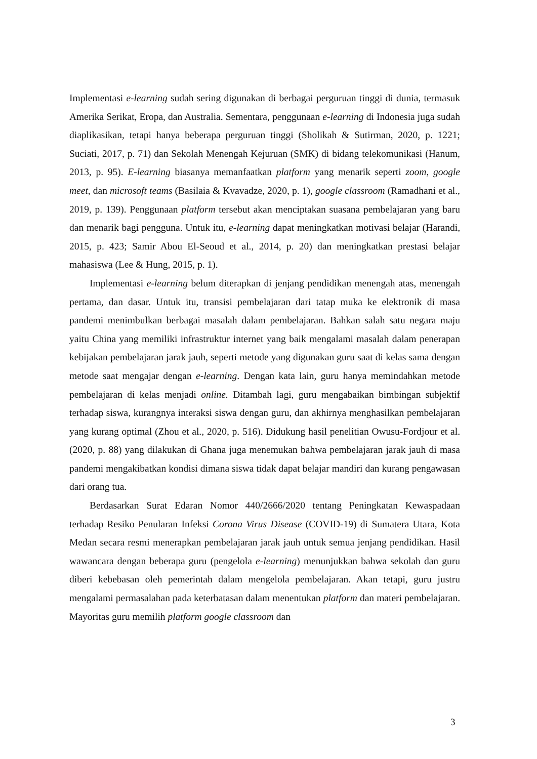Implementasi e-learning sudah sering digunakan di berbagai perguruan tinggi di dunia, termasuk Amerika Serikat, Eropa, dan Australia. Sementara, penggunaan e-learning di Indonesia juga sudah diaplikasikan, tetapi hanya beberapa perguruan tinggi (Sholikah & Sutirman, 2020, p. 1221; Suciati, 2017, p. 71) dan Sekolah Menengah Kejuruan (SMK) di bidang telekomunikasi (Hanum, 2013, p. 95). E-learning biasanya memanfaatkan platform yang menarik seperti zoom, google meet, dan microsoft teams (Basilaia & Kvavadze, 2020, p. 1), google classroom (Ramadhani et al., 2019, p. 139). Penggunaan platform tersebut akan menciptakan suasana pembelajaran yang baru dan menarik bagi pengguna. Untuk itu, e-learning dapat meningkatkan motivasi belajar (Harandi, 2015, p. 423; Samir Abou El-Seoud et al., 2014, p. 20) dan meningkatkan prestasi belajar mahasiswa (Lee & Hung, 2015, p. 1).
Implementasi e-learning belum diterapkan di jenjang pendidikan menengah atas, menengah pertama, dan dasar. Untuk itu, transisi pembelajaran dari tatap muka ke elektronik di masa pandemi menimbulkan berbagai masalah dalam pembelajaran. Bahkan salah satu negara maju yaitu China yang memiliki infrastruktur internet yang baik mengalami masalah dalam penerapan kebijakan pembelajaran jarak jauh, seperti metode yang digunakan guru saat di kelas sama dengan metode saat mengajar dengan e-learning. Dengan kata lain, guru hanya memindahkan metode pembelajaran di kelas menjadi online. Ditambah lagi, guru mengabaikan bimbingan subjektif terhadap siswa, kurangnya interaksi siswa dengan guru, dan akhirnya menghasilkan pembelajaran yang kurang optimal (Zhou et al., 2020, p. 516). Didukung hasil penelitian Owusu-Fordjour et al. (2020, p. 88) yang dilakukan di Ghana juga menemukan bahwa pembelajaran jarak jauh di masa pandemi mengakibatkan kondisi dimana siswa tidak dapat belajar mandiri dan kurang pengawasan dari orang tua.
Berdasarkan Surat Edaran Nomor 440/2666/2020 tentang Peningkatan Kewaspadaan terhadap Resiko Penularan Infeksi Corona Virus Disease (COVID-19) di Sumatera Utara, Kota Medan secara resmi menerapkan pembelajaran jarak jauh untuk semua jenjang pendidikan. Hasil wawancara dengan beberapa guru (pengelola e-learning) menunjukkan bahwa sekolah dan guru diberi kebebasan oleh pemerintah dalam mengelola pembelajaran. Akan tetapi, guru justru mengalami permasalahan pada keterbatasan dalam menentukan platform dan materi pembelajaran. Mayoritas guru memilih platform google classroom dan
3